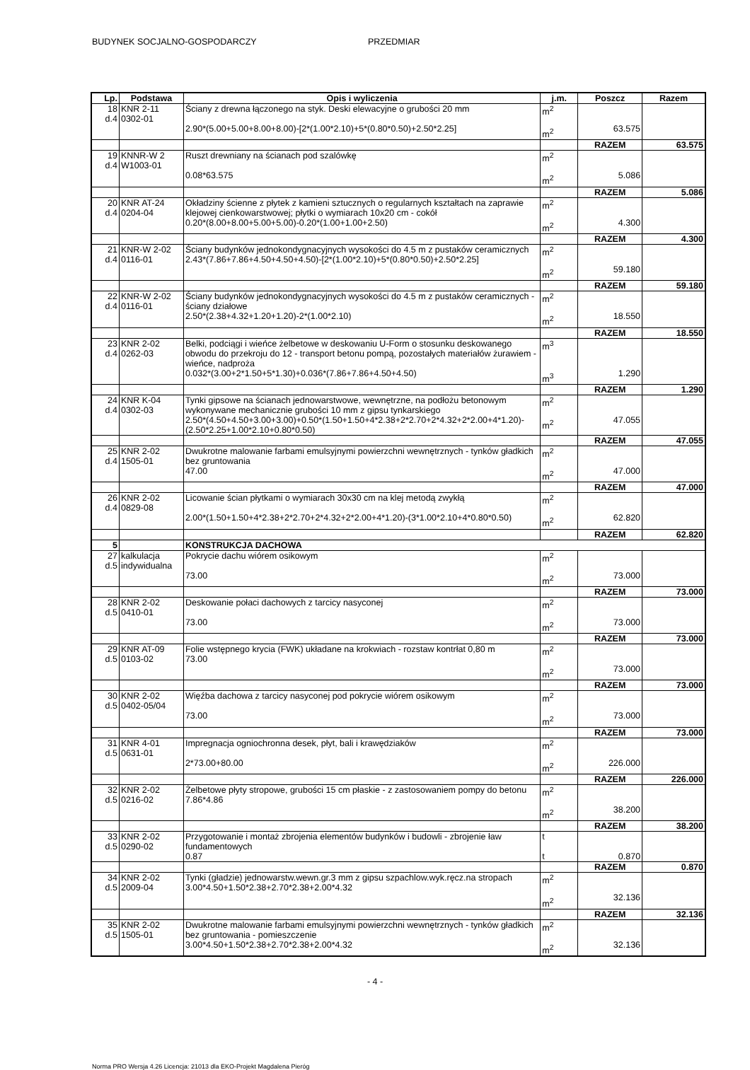BUDYNEK SOCJALNO-GOSPODARCZY PRZEDMIAR
| Lp. | Podstawa | Opis i wyliczenia | j.m. | Poszcz | Razem |
| --- | --- | --- | --- | --- | --- |
| 18 d.4 | KNR 2-11 0302-01 | Ściany z drewna łączonego na styk. Deski elewacyjne o grubości 20 mm 2.90*(5.00+5.00+8.00+8.00)-[2*(1.00*2.10)+5*(0.80*0.50)+2.50*2.25] | m<sup>2</sup> m<sup>2</sup> | 63.575 | |
| | | | | RAZEM | 63.575 |
| 19 d.4 | KNNR-W 2 W1003-01 | Ruszt drewniany na ścianach pod szalówkę 0.08*63.575 | m<sup>2</sup> m<sup>2</sup> | 5.086 | |
| | | | | RAZEM | 5.086 |
| 20 d.4 | KNR AT-24 0204-04 | Okładziny ścienne z płytek z kamieni sztucznych o regularnych kształtach na zaprawie klejowej cienkowarstwowej; płytki o wymiarach 10x20 cm - cokół 0.20*(8.00+8.00+5.00+5.00)-0.20*(1.00+1.00+2.50) | m<sup>2</sup> m<sup>2</sup> | 4.300 | |
| | | | | RAZEM | 4.300 |
| 21 d.4 | KNR-W 2-02 0116-01 | Ściany budynków jednokondygnacyjnych wysokości do 4.5 m z pustaków ceramicznych 2.43*(7.86+7.86+4.50+4.50+4.50)-[2*(1.00*2.10)+5*(0.80*0.50)+2.50*2.25] | m<sup>2</sup> m<sup>2</sup> | 59.180 | |
| | | | | RAZEM | 59.180 |
| 22 d.4 | KNR-W 2-02 0116-01 | Ściany budynków jednokondygnacyjnych wysokości do 4.5 m z pustaków ceramicznych - ściany działowe 2.50*(2.38+4.32+1.20+1.20)-2*(1.00*2.10) | m<sup>2</sup> m<sup>2</sup> | 18.550 | |
| | | | | RAZEM | 18.550 |
| 23 d.4 | KNR 2-02 0262-03 | Belki, podciągi i wieńce żelbetowe w deskowaniu U-Form o stosunku deskowanego obwodu do przekroju do 12 - transport betonu pompą, pozostałych materiałów żurawiem - wieńce, nadproża 0.032*(3.00+2*1.50+5*1.30)+0.036*(7.86+7.86+4.50+4.50) | m<sup>3</sup> m<sup>3</sup> | 1.290 | |
| | | | | RAZEM | 1.290 |
| 24 d.4 | KNR K-04 0302-03 | Tynki gipsowe na ścianach jednowarstwowe, wewnętrzne, na podłożu betonowym wykonywane mechanicznie grubości 10 mm z gipsu tynkarskiego 2.50*(4.50+4.50+3.00+3.00)+0.50*(1.50+1.50+4*2.38+2*2.70+2*4.32+2*2.00+4*1.20)-(2.50*2.25+1.00*2.10+0.80*0.50) | m<sup>2</sup> m<sup>2</sup> | 47.055 | |
| | | | | RAZEM | 47.055 |
| 25 d.4 | KNR 2-02 1505-01 | Dwukrotne malowanie farbami emulsyjnymi powierzchni wewnętrznych - tynków gładkich bez gruntowania 47.00 | m<sup>2</sup> m<sup>2</sup> | 47.000 | |
| | | | | RAZEM | 47.000 |
| 26 d.4 | KNR 2-02 0829-08 | Licowanie ścian płytkami o wymiarach 30x30 cm na klej metodą zwykłą 2.00*(1.50+1.50+4*2.38+2*2.70+2*4.32+2*2.00+4*1.20)-(3*1.00*2.10+4*0.80*0.50) | m<sup>2</sup> m<sup>2</sup> | 62.820 | |
| | | | | RAZEM | 62.820 |
| 5 | | KONSTRUKCJA DACHOWA | | | |
| 27 d.5 | kalkulacja indywidualna | Pokrycie dachu wiórem osikowym 73.00 | m<sup>2</sup> m<sup>2</sup> | 73.000 | |
| | | | | RAZEM | 73.000 |
| 28 d.5 | KNR 2-02 0410-01 | Deskowanie połaci dachowych z tarcicy nasyconej 73.00 | m<sup>2</sup> m<sup>2</sup> | 73.000 | |
| | | | | RAZEM | 73.000 |
| 29 d.5 | KNR AT-09 0103-02 | Folie wstępnego krycia (FWK) układane na krokwiach - rozstaw kontrłat 0,80 m 73.00 | m<sup>2</sup> m<sup>2</sup> | 73.000 | |
| | | | | RAZEM | 73.000 |
| 30 d.5 | KNR 2-02 0402-05/04 | Więźba dachowa z tarcicy nasyconej pod pokrycie wiórem osikowym 73.00 | m<sup>2</sup> m<sup>2</sup> | 73.000 | |
| | | | | RAZEM | 73.000 |
| 31 d.5 | KNR 4-01 0631-01 | Impregnacja ogniochronna desek, płyt, bali i krawędziaków 2*73.00+80.00 | m<sup>2</sup> m<sup>2</sup> | 226.000 | |
| | | | | RAZEM | 226.000 |
| 32 d.5 | KNR 2-02 0216-02 | Żelbetowe płyty stropowe, grubości 15 cm płaskie - z zastosowaniem pompy do betonu 7.86*4.86 | m<sup>2</sup> m<sup>2</sup> | 38.200 | |
| | | | | RAZEM | 38.200 |
| 33 d.5 | KNR 2-02 0290-02 | Przygotowanie i montaż zbrojenia elementów budynków i budowli - zbrojenie ław fundamentowych 0.87 | t t | 0.870 | |
| | | | | RAZEM | 0.870 |
| 34 d.5 | KNR 2-02 2009-04 | Tynki (gładzie) jednowarstw.wewn.gr.3 mm z gipsu szpachlow.wyk.ręcz.na stropach 3.00*4.50+1.50*2.38+2.70*2.38+2.00*4.32 | m<sup>2</sup> m<sup>2</sup> | 32.136 | |
| | | | | RAZEM | 32.136 |
| 35 d.5 | KNR 2-02 1505-01 | Dwukrotne malowanie farbami emulsyjnymi powierzchni wewnętrznych - tynków gładkich bez gruntowania - pomieszczenie 3.00*4.50+1.50*2.38+2.70*2.38+2.00*4.32 | m<sup>2</sup> m<sup>2</sup> | 32.136 | |
- 4 -
Norma PRO Wersja 4.26 Licencja: 21013 dla EKO-Projekt Magdalena Pieróg